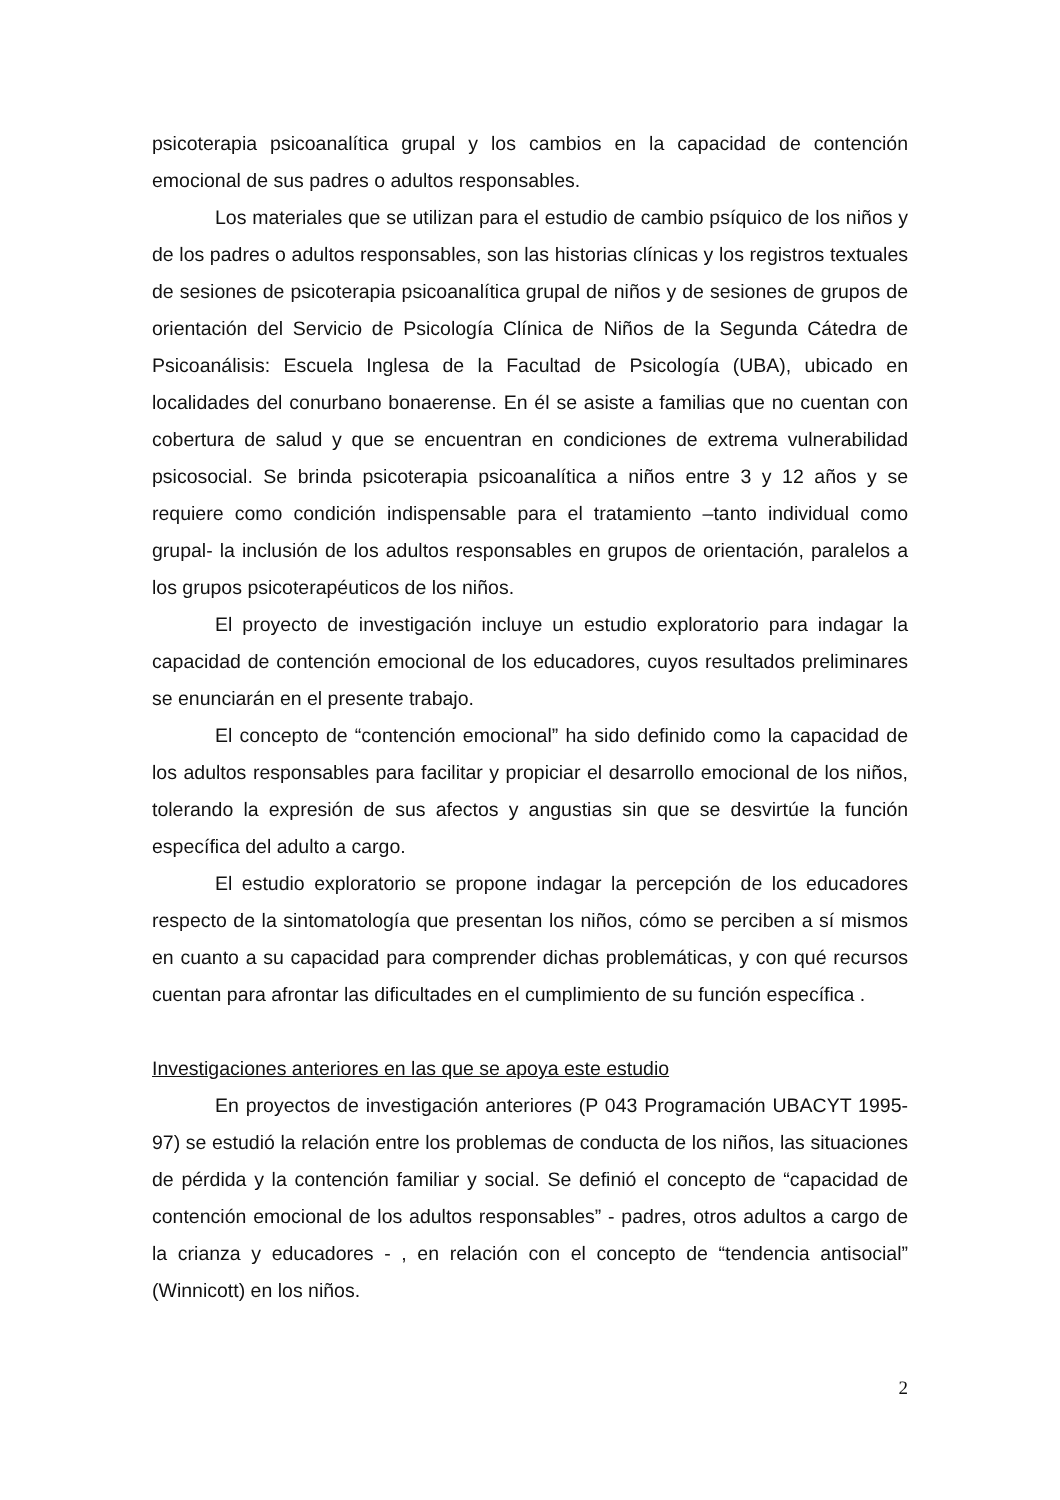psicoterapia psicoanalítica grupal y los cambios en la capacidad de contención emocional de sus padres o adultos responsables.
Los materiales que se utilizan para el estudio de cambio psíquico de los niños y de los padres o adultos responsables, son las historias clínicas y los registros textuales de sesiones de psicoterapia psicoanalítica grupal de niños y de sesiones de grupos de orientación del Servicio de Psicología Clínica de Niños de la Segunda Cátedra de Psicoanálisis: Escuela Inglesa de la Facultad de Psicología (UBA), ubicado en localidades del conurbano bonaerense. En él se asiste a familias que no cuentan con cobertura de salud y que se encuentran en condiciones de extrema vulnerabilidad psicosocial. Se brinda psicoterapia psicoanalítica a niños entre 3 y 12 años y se requiere como condición indispensable para el tratamiento –tanto individual como grupal- la inclusión de los adultos responsables en grupos de orientación, paralelos a los grupos psicoterapéuticos de los niños.
El proyecto de investigación incluye un estudio exploratorio para indagar la capacidad de contención emocional de los educadores, cuyos resultados preliminares se enunciarán en el presente trabajo.
El concepto de “contención emocional” ha sido definido como la capacidad de los adultos responsables para facilitar y propiciar el desarrollo emocional de los niños, tolerando la expresión de sus afectos y angustias sin que se desvirtúe la función específica del adulto a cargo.
El estudio exploratorio se propone indagar la percepción de los educadores respecto de la sintomatología que presentan los niños, cómo se perciben a sí mismos en cuanto a su capacidad para comprender dichas problemáticas, y con qué recursos cuentan para afrontar las dificultades en el cumplimiento de su función específica .
Investigaciones anteriores en las que se apoya este estudio
En proyectos de investigación anteriores (P 043 Programación UBACYT 1995-97) se estudió la relación entre los problemas de conducta de los niños, las situaciones de pérdida y la contención familiar y social. Se definió el concepto de “capacidad de contención emocional de los adultos responsables” - padres, otros adultos a cargo de la crianza y educadores - , en relación con el concepto de “tendencia antisocial” (Winnicott) en los niños.
2